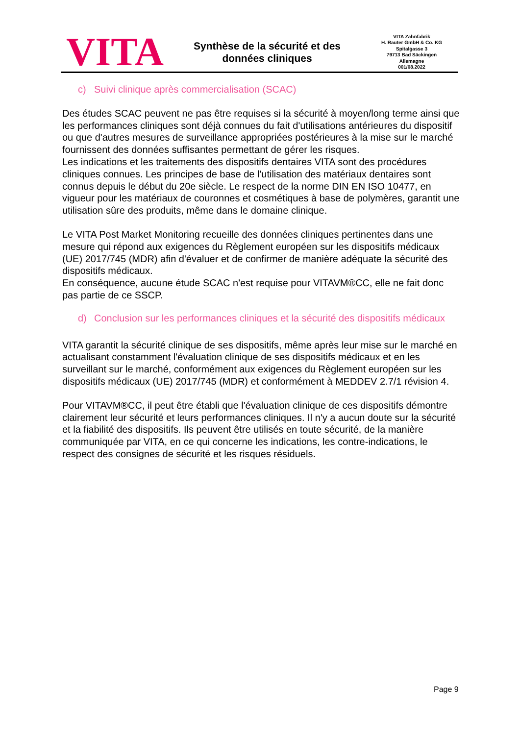VITA
Synthèse de la sécurité et des
données cliniques
VITA Zahnfabrik
H. Rauter GmbH & Co. KG
Spitalgasse 3
79713 Bad Säckingen
Allemagne
001/08.2022
c) Suivi clinique après commercialisation (SCAC)
Des études SCAC peuvent ne pas être requises si la sécurité à moyen/long terme ainsi que les performances cliniques sont déjà connues du fait d'utilisations antérieures du dispositif ou que d'autres mesures de surveillance appropriées postérieures à la mise sur le marché fournissent des données suffisantes permettant de gérer les risques.
Les indications et les traitements des dispositifs dentaires VITA sont des procédures cliniques connues. Les principes de base de l'utilisation des matériaux dentaires sont connus depuis le début du 20e siècle. Le respect de la norme DIN EN ISO 10477, en vigueur pour les matériaux de couronnes et cosmétiques à base de polymères, garantit une utilisation sûre des produits, même dans le domaine clinique.
Le VITA Post Market Monitoring recueille des données cliniques pertinentes dans une mesure qui répond aux exigences du Règlement européen sur les dispositifs médicaux (UE) 2017/745 (MDR) afin d'évaluer et de confirmer de manière adéquate la sécurité des dispositifs médicaux.
En conséquence, aucune étude SCAC n'est requise pour VITAVM®CC, elle ne fait donc pas partie de ce SSCP.
d) Conclusion sur les performances cliniques et la sécurité des dispositifs médicaux
VITA garantit la sécurité clinique de ses dispositifs, même après leur mise sur le marché en actualisant constamment l'évaluation clinique de ses dispositifs médicaux et en les surveillant sur le marché, conformément aux exigences du Règlement européen sur les dispositifs médicaux (UE) 2017/745 (MDR) et conformément à MEDDEV 2.7/1 révision 4.
Pour VITAVM®CC, il peut être établi que l'évaluation clinique de ces dispositifs démontre clairement leur sécurité et leurs performances cliniques. Il n'y a aucun doute sur la sécurité et la fiabilité des dispositifs. Ils peuvent être utilisés en toute sécurité, de la manière communiquée par VITA, en ce qui concerne les indications, les contre-indications, le respect des consignes de sécurité et les risques résiduels.
Page 9